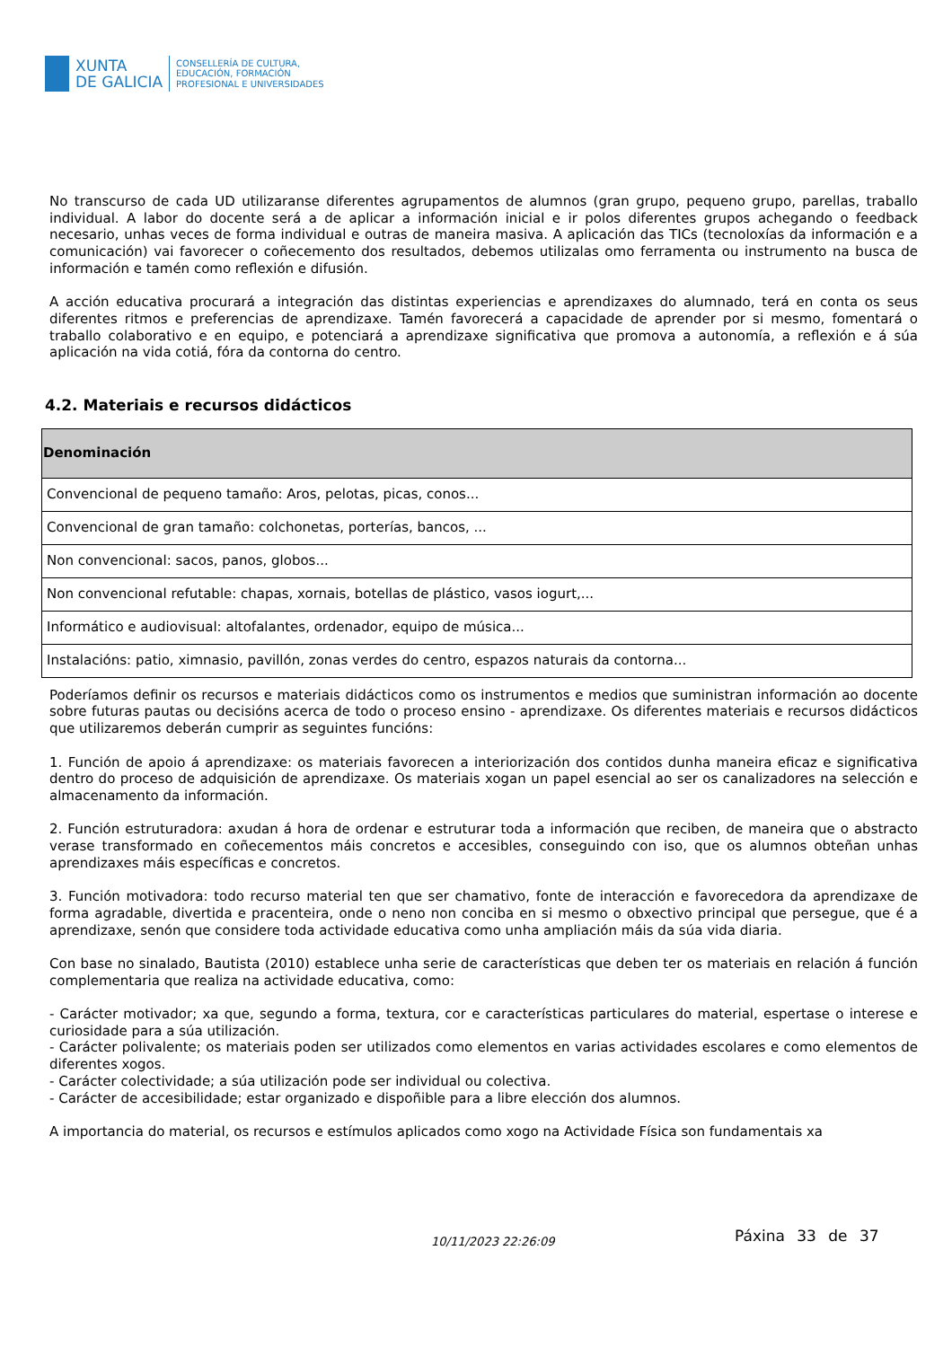XUNTA
DE GALICIA
CONSELLERÍA DE CULTURA,
EDUCACIÓN, FORMACIÓN
PROFESIONAL E UNIVERSIDADES
No transcurso de cada UD utilizaranse diferentes agrupamentos de alumnos (gran grupo, pequeno grupo, parellas, traballo individual. A labor do docente será a de aplicar a información inicial e ir polos diferentes grupos achegando o feedback necesario, unhas veces de forma individual e outras de maneira masiva. A aplicación das TICs (tecnoloxías da información e a comunicación) vai favorecer o coñecemento dos resultados, debemos utilizalas omo ferramenta ou instrumento na busca de información e tamén como reflexión e difusión.
A acción educativa procurará a integración das distintas experiencias e aprendizaxes do alumnado, terá en conta os seus diferentes ritmos e preferencias de aprendizaxe. Tamén favorecerá a capacidade de aprender por si mesmo, fomentará o traballo colaborativo e en equipo, e potenciará a aprendizaxe significativa que promova a autonomía, a reflexión e á súa aplicación na vida cotiá, fóra da contorna do centro.
4.2. Materiais e recursos didácticos
| Denominación |
| --- |
| Convencional de pequeno tamaño: Aros, pelotas, picas, conos... |
| Convencional de gran tamaño: colchonetas, porterías, bancos, ... |
| Non convencional: sacos, panos, globos... |
| Non convencional refutable: chapas, xornais, botellas de plástico, vasos iogurt,... |
| Informático e audiovisual: altofalantes, ordenador, equipo de música... |
| Instalacións: patio, ximnasio, pavillón, zonas verdes do centro, espazos naturais da contorna... |
Poderíamos definir os recursos e materiais didácticos como os instrumentos e medios que suministran información ao docente sobre futuras pautas ou decisións acerca de todo o proceso ensino - aprendizaxe. Os diferentes materiais e recursos didácticos que utilizaremos deberán cumprir as seguintes funcións:
1. Función de apoio á aprendizaxe: os materiais favorecen a interiorización dos contidos dunha maneira eficaz e significativa dentro do proceso de adquisición de aprendizaxe. Os materiais xogan un papel esencial ao ser os canalizadores na selección e almacenamento da información.
2. Función estruturadora: axudan á hora de ordenar e estruturar toda a información que reciben, de maneira que o abstracto verase transformado en coñecementos máis concretos e accesibles, conseguindo con iso, que os alumnos obteñan unhas aprendizaxes máis específicas e concretos.
3. Función motivadora: todo recurso material ten que ser chamativo, fonte de interacción e favorecedora da aprendizaxe de forma agradable, divertida e pracenteira, onde o neno non conciba en si mesmo o obxectivo principal que persegue, que é a aprendizaxe, senón que considere toda actividade educativa como unha ampliación máis da súa vida diaria.
Con base no sinalado, Bautista (2010) establece unha serie de características que deben ter os materiais en relación á función complementaria que realiza na actividade educativa, como:
- Carácter motivador; xa que, segundo a forma, textura, cor e características particulares do material, espertase o interese e curiosidade para a súa utilización.
- Carácter polivalente; os materiais poden ser utilizados como elementos en varias actividades escolares e como elementos de diferentes xogos.
- Carácter colectividade; a súa utilización pode ser individual ou colectiva.
- Carácter de accesibilidade; estar organizado e dispoñible para a libre elección dos alumnos.
A importancia do material, os recursos e estímulos aplicados como xogo na Actividade Física son fundamentais xa
10/11/2023 22:26:09 Páxina 33 de 37